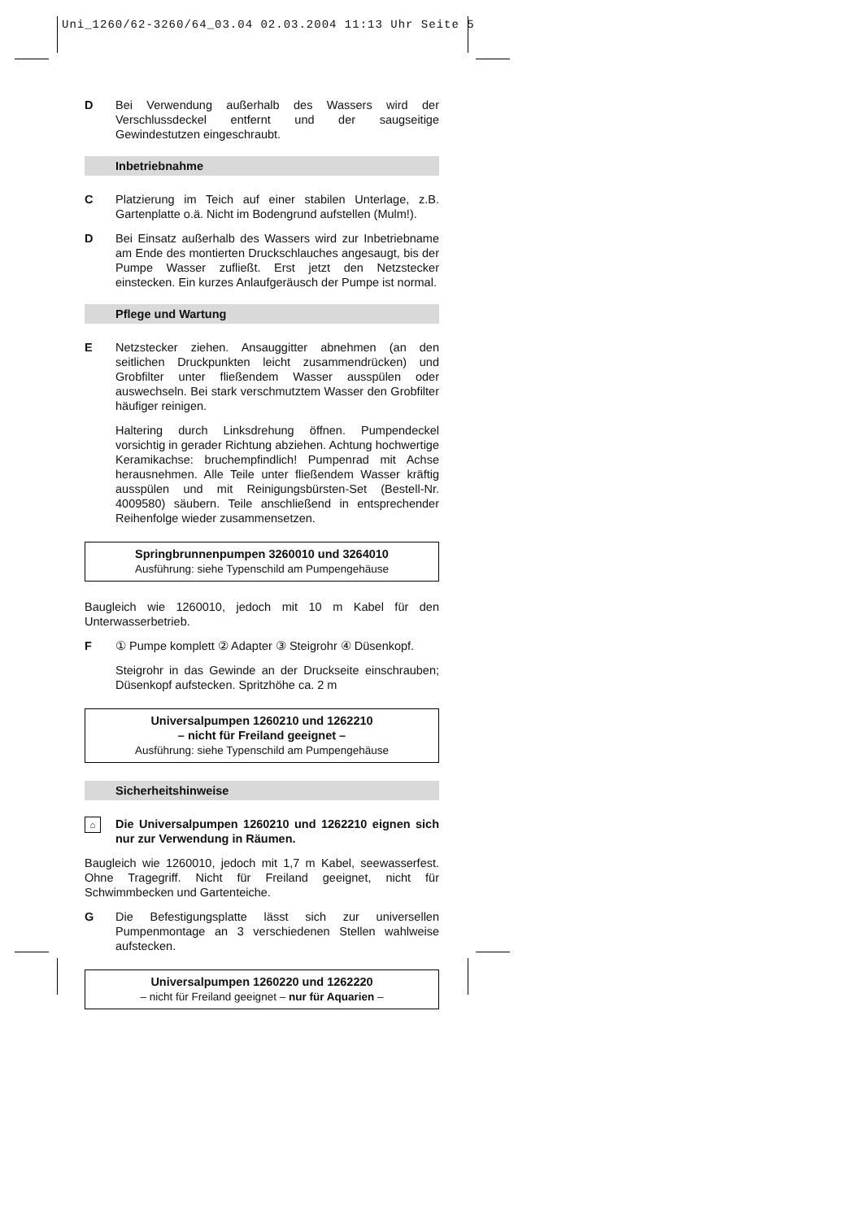Uni_1260/62-3260/64_03.04 02.03.2004 11:13 Uhr Seite 5
D Bei Verwendung außerhalb des Wassers wird der Verschlussdeckel entfernt und der saugseitige Gewindestutzen eingeschraubt.
Inbetriebnahme
C Platzierung im Teich auf einer stabilen Unterlage, z.B. Gartenplatte o.ä. Nicht im Bodengrund aufstellen (Mulm!).
D Bei Einsatz außerhalb des Wassers wird zur Inbetriebname am Ende des montierten Druckschlauches angesaugt, bis der Pumpe Wasser zufließt. Erst jetzt den Netzstecker einstecken. Ein kurzes Anlaufgeräusch der Pumpe ist normal.
Pflege und Wartung
E Netzstecker ziehen. Ansauggitter abnehmen (an den seitlichen Druckpunkten leicht zusammendrücken) und Grobfilter unter fließendem Wasser ausspülen oder auswechseln. Bei stark verschmutztem Wasser den Grobfilter häufiger reinigen.
Haltering durch Linksdrehung öffnen. Pumpendeckel vorsichtig in gerader Richtung abziehen. Achtung hochwertige Keramikachse: bruchempfindlich! Pumpenrad mit Achse herausnehmen. Alle Teile unter fließendem Wasser kräftig ausspülen und mit Reinigungsbürsten-Set (Bestell-Nr. 4009580) säubern. Teile anschließend in entsprechender Reihenfolge wieder zusammensetzen.
Springbrunnenpumpen 3260010 und 3264010
Ausführung: siehe Typenschild am Pumpengehäuse
Baugleich wie 1260010, jedoch mit 10 m Kabel für den Unterwasserbetrieb.
F ① Pumpe komplett ② Adapter ③ Steigrohr ④ Düsenkopf.
Steigrohr in das Gewinde an der Druckseite einschrauben; Düsenkopf aufstecken. Spritzhöhe ca. 2 m
Universalpumpen 1260210 und 1262210
– nicht für Freiland geeignet –
Ausführung: siehe Typenschild am Pumpengehäuse
Sicherheitshinweise
⌂
Die Universalpumpen 1260210 und 1262210 eignen sich nur zur Verwendung in Räumen.
Baugleich wie 1260010, jedoch mit 1,7 m Kabel, seewasserfest. Ohne Tragegriff. Nicht für Freiland geeignet, nicht für Schwimmbecken und Gartenteiche.
G Die Befestigungsplatte lässt sich zur universellen Pumpenmontage an 3 verschiedenen Stellen wahlweise aufstecken.
Universalpumpen 1260220 und 1262220
– nicht für Freiland geeignet – nur für Aquarien –